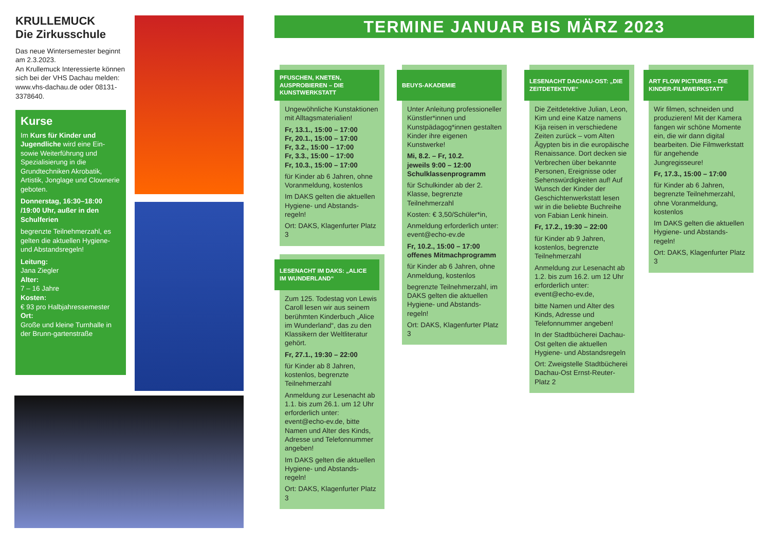KRULLEMUCK
Die Zirkusschule
Das neue Wintersemester beginnt am 2.3.2023.
An Krullemuck Interessierte können sich bei der VHS Dachau melden:
www.vhs-dachau.de oder 08131-3378640.
Kurse
Im Kurs für Kinder und Jugendliche wird eine Ein- sowie Weiterführung und Spezialisierung in die Grundtechniken Akrobatik, Artistik, Jonglage und Clownerie geboten.
Donnerstag, 16:30–18:00 /19:00 Uhr, außer in den Schulferien
begrenzte Teilnehmerzahl, es gelten die aktuellen Hygiene- und Abstandsregeln!
Leitung:
Jana Ziegler
Alter:
7 – 16 Jahre
Kosten:
€ 93 pro Halbjahressemester
Ort:
Große und kleine Turnhalle in der Brunn-gartenstraße
TERMINE JANUAR BIS MÄRZ 2023
PFUSCHEN, KNETEN, AUSPROBIEREN – DIE KUNSTWERKSTATT
Ungewöhnliche Kunstaktionen mit Alltagsmaterialien!
Fr, 13.1., 15:00 – 17:00
Fr, 20.1., 15:00 – 17:00
Fr, 3.2., 15:00 – 17:00
Fr, 3.3., 15:00 – 17:00
Fr, 10.3., 15:00 – 17:00
für Kinder ab 6 Jahren, ohne Voranmeldung, kostenlos
Im DAKS gelten die aktuellen Hygiene- und Abstands-regeln!
Ort: DAKS, Klagenfurter Platz 3
LESENACHT IM DAKS: „ALICE IM WUNDERLAND“
Zum 125. Todestag von Lewis Caroll lesen wir aus seinem berühmten Kinderbuch „Alice im Wunderland“, das zu den Klassikern der Weltliteratur gehört.
Fr, 27.1., 19:30 – 22:00
für Kinder ab 8 Jahren, kostenlos, begrenzte Teilnehmerzahl
Anmeldung zur Lesenacht ab 1.1. bis zum 26.1. um 12 Uhr erforderlich unter: event@echo-ev.de, bitte Namen und Alter des Kinds, Adresse und Telefonnummer angeben!
Im DAKS gelten die aktuellen Hygiene- und Abstands-regeln!
Ort: DAKS, Klagenfurter Platz 3
BEUYS-AKADEMIE
Unter Anleitung professioneller Künstler*innen und Kunstpädagog*innen gestalten Kinder ihre eigenen Kunstwerke!
Mi, 8.2. – Fr, 10.2.
jeweils 9:00 – 12:00
Schulklassenprogramm
für Schulkinder ab der 2. Klasse, begrenzte Teilnehmerzahl
Kosten: € 3,50/Schüler*in,
Anmeldung erforderlich unter: event@echo-ev.de
Fr, 10.2., 15:00 – 17:00
offenes Mitmachprogramm
für Kinder ab 6 Jahren, ohne Anmeldung, kostenlos
begrenzte Teilnehmerzahl, im DAKS gelten die aktuellen Hygiene- und Abstands-regeln!
Ort: DAKS, Klagenfurter Platz 3
LESENACHT DACHAU-OST: „DIE ZEITDETEKTIVE“
Die Zeitdetektive Julian, Leon, Kim und eine Katze namens Kija reisen in verschiedene Zeiten zurück – vom Alten Ägypten bis in die europäische Renaissance. Dort decken sie Verbrechen über bekannte Personen, Ereignisse oder Sehenswürdigkeiten auf! Auf Wunsch der Kinder der Geschichtenwerkstatt lesen wir in die beliebte Buchreihe von Fabian Lenk hinein.
Fr, 17.2., 19:30 – 22:00
für Kinder ab 9 Jahren, kostenlos, begrenzte Teilnehmerzahl
Anmeldung zur Lesenacht ab 1.2. bis zum 16.2. um 12 Uhr erforderlich unter: event@echo-ev.de,
bitte Namen und Alter des Kinds, Adresse und Telefonnummer angeben!
In der Stadtbücherei Dachau-Ost gelten die aktuellen Hygiene- und Abstandsregeln
Ort: Zweigstelle Stadtbücherei Dachau-Ost Ernst-Reuter-Platz 2
ART FLOW PICTURES – DIE KINDER-FILMWERKSTATT
Wir filmen, schneiden und produzieren! Mit der Kamera fangen wir schöne Momente ein, die wir dann digital bearbeiten. Die Filmwerkstatt für angehende Jungregisseure!
Fr, 17.3., 15:00 – 17:00
für Kinder ab 6 Jahren, begrenzte Teilnehmerzahl, ohne Voranmeldung, kostenlos
Im DAKS gelten die aktuellen Hygiene- und Abstands-regeln!
Ort: DAKS, Klagenfurter Platz 3